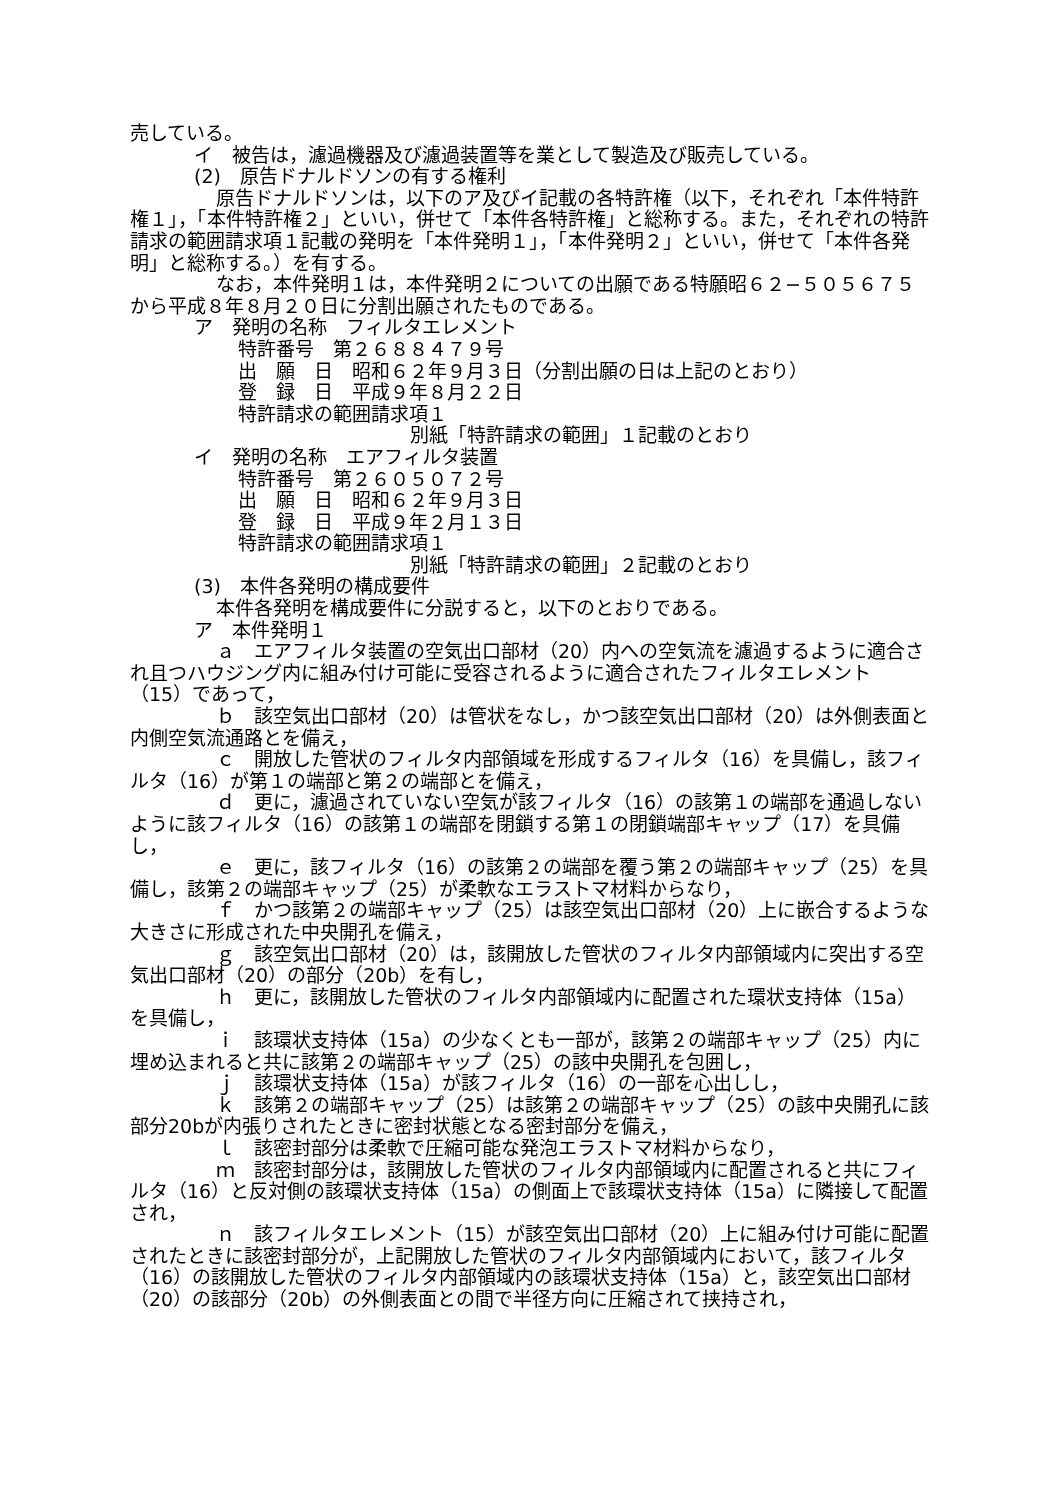売している。
イ　被告は，濾過機器及び濾過装置等を業として製造及び販売している。
(2)　原告ドナルドソンの有する権利
原告ドナルドソンは，以下のア及びイ記載の各特許権（以下，それぞれ「本件特許権１」，「本件特許権２」といい，併せて「本件各特許権」と総称する。また，それぞれの特許請求の範囲請求項１記載の発明を「本件発明１」，「本件発明２」といい，併せて「本件各発明」と総称する。）を有する。
なお，本件発明１は，本件発明２についての出願である特願昭６２−５０５６７５から平成８年８月２０日に分割出願されたものである。
ア　発明の名称　フィルタエレメント
特許番号　第２６８８４７９号
出　願　日　昭和６２年９月３日（分割出願の日は上記のとおり）
登　録　日　平成９年８月２２日
特許請求の範囲請求項１
別紙「特許請求の範囲」１記載のとおり
イ　発明の名称　エアフィルタ装置
特許番号　第２６０５０７２号
出　願　日　昭和６２年９月３日
登　録　日　平成９年２月１３日
特許請求の範囲請求項１
別紙「特許請求の範囲」２記載のとおり
(3)　本件各発明の構成要件
本件各発明を構成要件に分説すると，以下のとおりである。
ア　本件発明１
ａ　エアフィルタ装置の空気出口部材（20）内への空気流を濾過するように適合され且つハウジング内に組み付け可能に受容されるように適合されたフィルタエレメント（15）であって，
ｂ　該空気出口部材（20）は管状をなし，かつ該空気出口部材（20）は外側表面と内側空気流通路とを備え，
ｃ　開放した管状のフィルタ内部領域を形成するフィルタ（16）を具備し，該フィルタ（16）が第１の端部と第２の端部とを備え，
ｄ　更に，濾過されていない空気が該フィルタ（16）の該第１の端部を通過しないように該フィルタ（16）の該第１の端部を閉鎖する第１の閉鎖端部キャップ（17）を具備し，
ｅ　更に，該フィルタ（16）の該第２の端部を覆う第２の端部キャップ（25）を具備し，該第２の端部キャップ（25）が柔軟なエラストマ材料からなり，
ｆ　かつ該第２の端部キャップ（25）は該空気出口部材（20）上に嵌合するような大きさに形成された中央開孔を備え，
ｇ　該空気出口部材（20）は，該開放した管状のフィルタ内部領域内に突出する空気出口部材（20）の部分（20b）を有し，
ｈ　更に，該開放した管状のフィルタ内部領域内に配置された環状支持体（15a）を具備し，
ｉ　該環状支持体（15a）の少なくとも一部が，該第２の端部キャップ（25）内に埋め込まれると共に該第２の端部キャップ（25）の該中央開孔を包囲し，
ｊ　該環状支持体（15a）が該フィルタ（16）の一部を心出しし，
ｋ　該第２の端部キャップ（25）は該第２の端部キャップ（25）の該中央開孔に該部分20bが内張りされたときに密封状態となる密封部分を備え，
ｌ　該密封部分は柔軟で圧縮可能な発泡エラストマ材料からなり，
ｍ　該密封部分は，該開放した管状のフィルタ内部領域内に配置されると共にフィルタ（16）と反対側の該環状支持体（15a）の側面上で該環状支持体（15a）に隣接して配置され，
ｎ　該フィルタエレメント（15）が該空気出口部材（20）上に組み付け可能に配置されたときに該密封部分が，上記開放した管状のフィルタ内部領域内において，該フィルタ（16）の該開放した管状のフィルタ内部領域内の該環状支持体（15a）と，該空気出口部材（20）の該部分（20b）の外側表面との間で半径方向に圧縮されて挟持され，